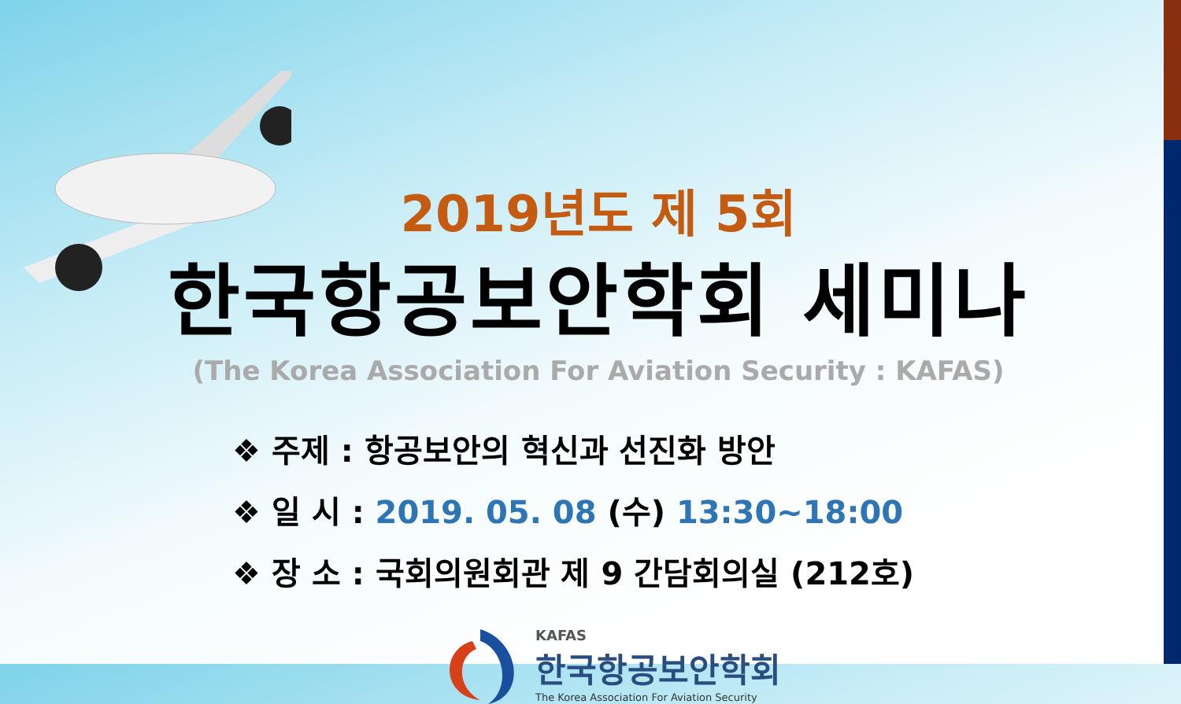2019년도 제 5회
한국항공보안학회 세미나
(The Korea Association For Aviation Security : KAFAS)
❖ 주제 : 항공보안의 혁신과 선진화 방안
❖ 일 시 : 2019. 05. 08 (수) 13:30~18:00
❖ 장 소 : 국회의원회관 제 9 간담회의실 (212호)
KAFAS
한국항공보안학회
The Korea Association For Aviation Security